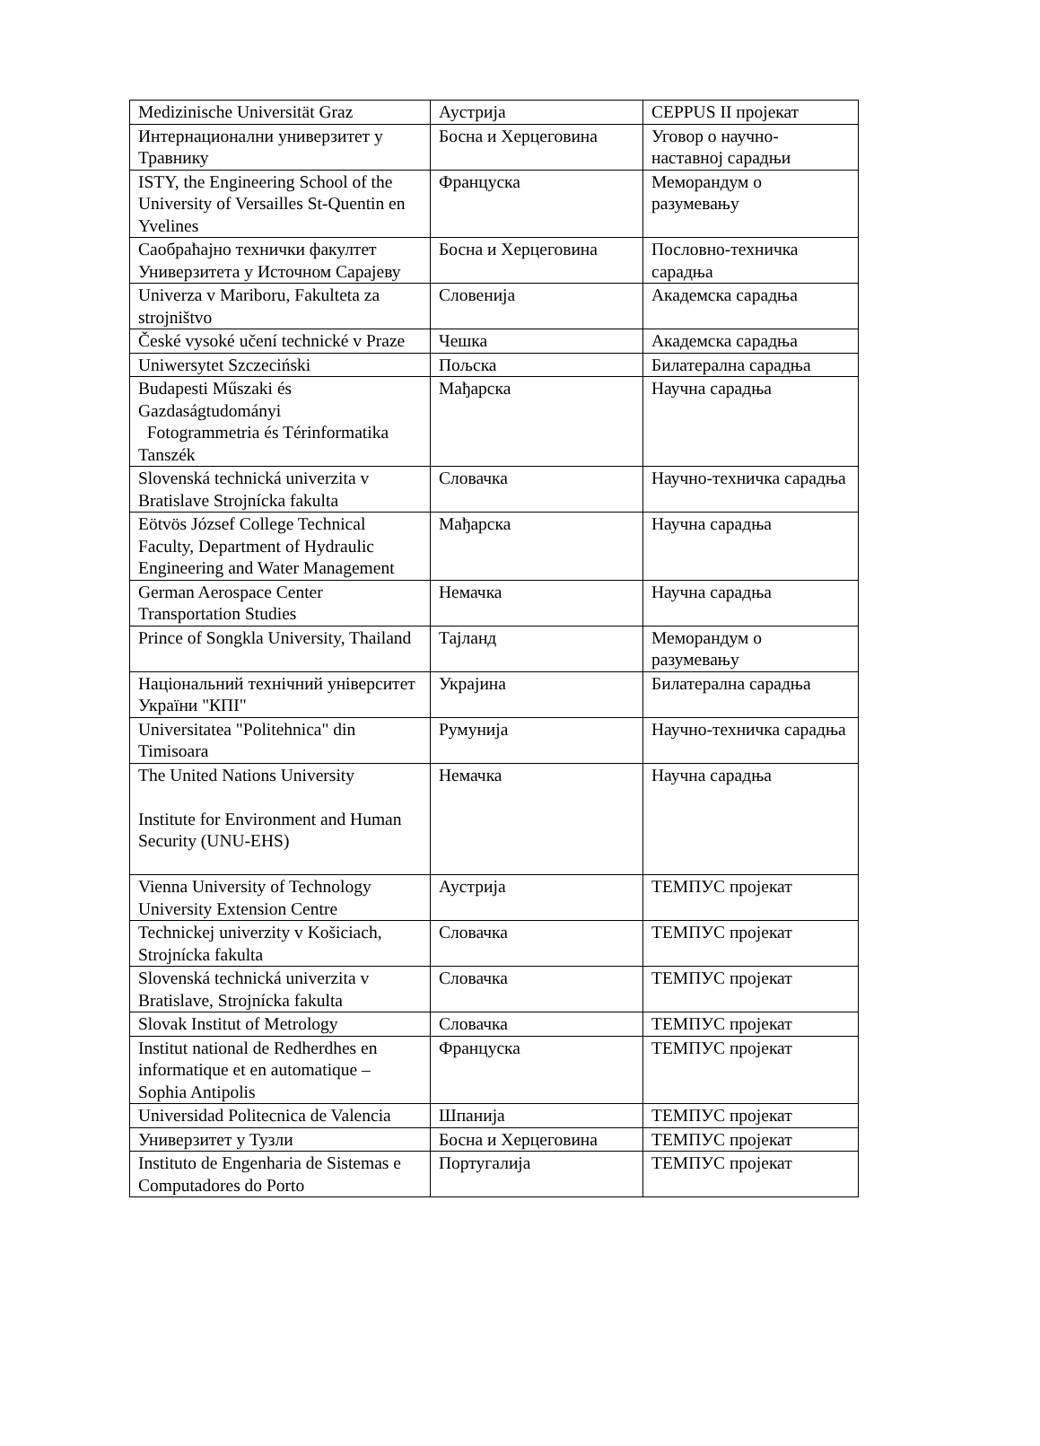| Medizinische Universität Graz | Аустрија | CEPPUS II пројекат |
| Интернационални универзитет у Травнику | Босна и Херцеговина | Уговор о научно-наставној сарадњи |
| ISTY, the Engineering School of the University of Versailles St-Quentin en Yvelines | Француска | Меморандум о разумевању |
| Саобраћајно технички факултет Универзитета у Источном Сарајеву | Босна и Херцеговина | Пословно-техничка сарадња |
| Univerza v Mariboru, Fakulteta za strojništvo | Словенија | Академска сарадња |
| České vysoké učení technické v Praze | Чешка | Академска сарадња |
| Uniwersytet Szczeciński | Пољска | Билатерална сарадња |
| Budapesti Műszaki és Gazdaságtudományi Fotogrammetria és Térinformatika Tanszék | Мађарска | Научна сарадња |
| Slovenská technická univerzita v Bratislave Strojnícka fakulta | Словачка | Научно-техничка сарадња |
| Eötvös József College Technical Faculty, Department of Hydraulic Engineering and Water Management | Мађарска | Научна сарадња |
| German Aerospace Center Transportation Studies | Немачка | Научна сарадња |
| Prince of Songkla University, Thailand | Тајланд | Меморандум о разумевању |
| Національний технічний університет України "КПІ" | Украјина | Билатерална сарадња |
| Universitatea "Politehnica" din Timisoara | Румунија | Научно-техничка сарадња |
| The United Nations University Institute for Environment and Human Security (UNU-EHS) | Немачка | Научна сарадња |
| Vienna University of Technology University Extension Centre | Аустрија | ТЕМПУС пројекат |
| Technickej univerzity v Košiciach, Strojnícka fakulta | Словачка | ТЕМПУС пројекат |
| Slovenská technická univerzita v Bratislave, Strojnícka fakulta | Словачка | ТЕМПУС пројекат |
| Slovak Institut of Metrology | Словачка | ТЕМПУС пројекат |
| Institut national de Redherdhes en informatique et en automatique – Sophia Antipolis | Француска | ТЕМПУС пројекат |
| Universidad Politecnica de Valencia | Шпанија | ТЕМПУС пројекат |
| Универзитет у Тузли | Босна и Херцеговина | ТЕМПУС пројекат |
| Instituto de Engenharia de Sistemas e Computadores do Porto | Португалија | ТЕМПУС пројекат |